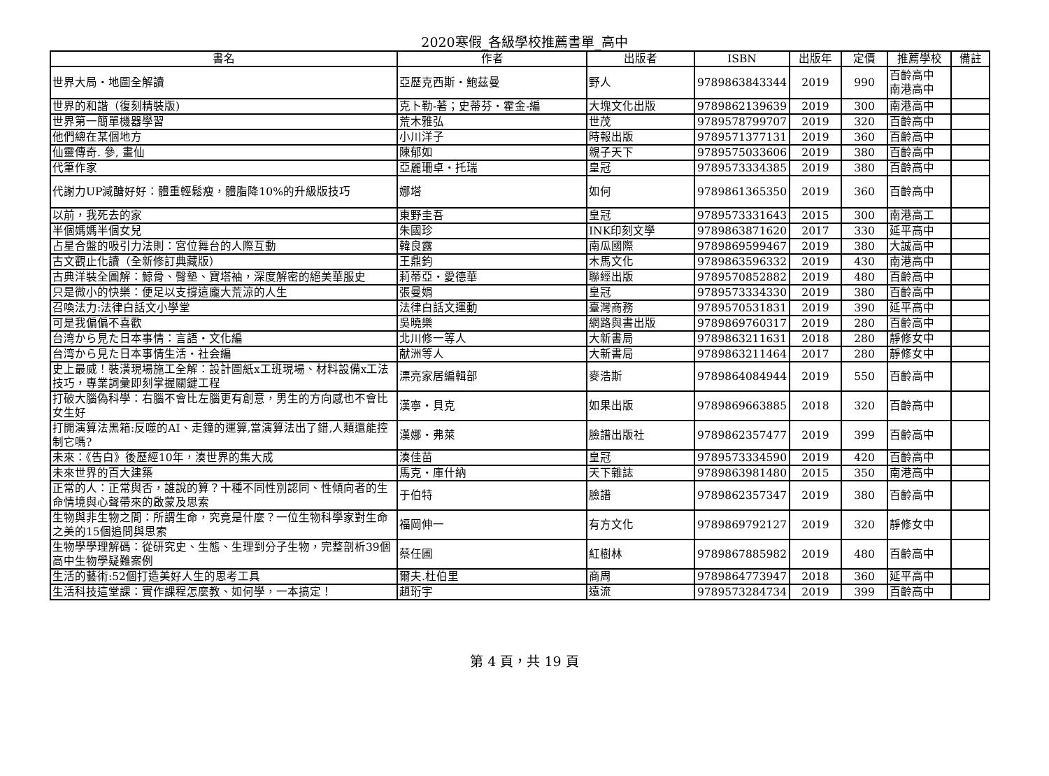2020寒假_各級學校推薦書單_高中
| 書名 | 作者 | 出版者 | ISBN | 出版年 | 定價 | 推薦學校 | 備註 |
| --- | --- | --- | --- | --- | --- | --- | --- |
| 世界大局・地圖全解讀 | 亞歷克西斯・鮑茲曼 | 野人 | 9789863843344 | 2019 | 990 | 百齡高中 南港高中 | |
| 世界的和諧（復刻精裝版) | 克卜勒-著；史蒂芬・霍金-編 | 大塊文化出版 | 9789862139639 | 2019 | 300 | 南港高中 | |
| 世界第一簡單機器學習 | 荒木雅弘 | 世茂 | 9789578799707 | 2019 | 320 | 百齡高中 | |
| 他們總在某個地方 | 小川洋子 | 時報出版 | 9789571377131 | 2019 | 360 | 百齡高中 | |
| 仙靈傳奇. 參, 畫仙 | 陳郁如 | 親子天下 | 9789575033606 | 2019 | 380 | 百齡高中 | |
| 代筆作家 | 亞麗珊卓・托瑞 | 皇冠 | 9789573334385 | 2019 | 380 | 百齡高中 | |
| 代謝力UP減醣好好：體重輕鬆瘦，體脂降10%的升級版技巧 | 娜塔 | 如何 | 9789861365350 | 2019 | 360 | 百齡高中 | |
| 以前，我死去的家 | 東野圭吾 | 皇冠 | 9789573331643 | 2015 | 300 | 南港高工 | |
| 半個媽媽半個女兒 | 朱國珍 | INK印刻文學 | 9789863871620 | 2017 | 330 | 延平高中 | |
| 占星合盤的吸引力法則：宮位舞台的人際互動 | 韓良露 | 南瓜國際 | 9789869599467 | 2019 | 380 | 大誠高中 | |
| 古文觀止化讀（全新修訂典藏版） | 王鼎鈞 | 木馬文化 | 9789863596332 | 2019 | 430 | 南港高中 | |
| 古典洋裝全圖解：鯨骨、臀墊、寶塔袖，深度解密的絕美華服史 | 莉蒂亞・愛德華 | 聯經出版 | 9789570852882 | 2019 | 480 | 百齡高中 | |
| 只是微小的快樂：便足以支撐這龐大荒涼的人生 | 張曼娟 | 皇冠 | 9789573334330 | 2019 | 380 | 百齡高中 | |
| 召喚法力:法律白話文小學堂 | 法律白話文運動 | 臺灣商務 | 9789570531831 | 2019 | 390 | 延平高中 | |
| 可是我偏偏不喜歡 | 吳曉樂 | 網路與書出版 | 9789869760317 | 2019 | 280 | 百齡高中 | |
| 台湾から見た日本事情：言語・文化編 | 北川修一等人 | 大新書局 | 9789863211631 | 2018 | 280 | 靜修女中 | |
| 台湾から見た日本事情生活・社会編 | 献洲等人 | 大新書局 | 9789863211464 | 2017 | 280 | 靜修女中 | |
| 史上最威！裝潢現場施工全解：設計圖紙x工班現場、材料設備x工法技巧，專業詞彙即刻掌握關鍵工程 | 漂亮家居編輯部 | 麥浩斯 | 9789864084944 | 2019 | 550 | 百齡高中 | |
| 打破大腦偽科學：右腦不會比左腦更有創意，男生的方向感也不會比女生好 | 漢寧・貝克 | 如果出版 | 9789869663885 | 2018 | 320 | 百齡高中 | |
| 打開演算法黑箱:反噬的AI、走鐘的運算,當演算法出了錯,人類還能控制它嗎? | 漢娜・弗萊 | 臉譜出版社 | 9789862357477 | 2019 | 399 | 百齡高中 | |
| 未來：《告白》後歷經10年，湊世界的集大成 | 湊佳苗 | 皇冠 | 9789573334590 | 2019 | 420 | 百齡高中 | |
| 未來世界的百大建築 | 馬克・庫什納 | 天下雜誌 | 9789863981480 | 2015 | 350 | 南港高中 | |
| 正常的人：正常與否，誰說的算？十種不同性別認同、性傾向者的生命情境與心聲帶來的啟蒙及思索 | 于伯特 | 臉譜 | 9789862357347 | 2019 | 380 | 百齡高中 | |
| 生物與非生物之間：所謂生命，究竟是什麼？一位生物科學家對生命之美的15個追問與思索 | 福岡伸一 | 有方文化 | 9789869792127 | 2019 | 320 | 靜修女中 | |
| 生物學學理解碼：從研究史、生態、生理到分子生物，完整剖析39個高中生物學疑難案例 | 蔡任圃 | 紅樹林 | 9789867885982 | 2019 | 480 | 百齡高中 | |
| 生活的藝術:52個打造美好人生的思考工具 | 爾夫.杜伯里 | 商周 | 9789864773947 | 2018 | 360 | 延平高中 | |
| 生活科技這堂課：實作課程怎麼教、如何學，一本搞定！ | 趙珩宇 | 遠流 | 9789573284734 | 2019 | 399 | 百齡高中 | |
第 4 頁，共 19 頁